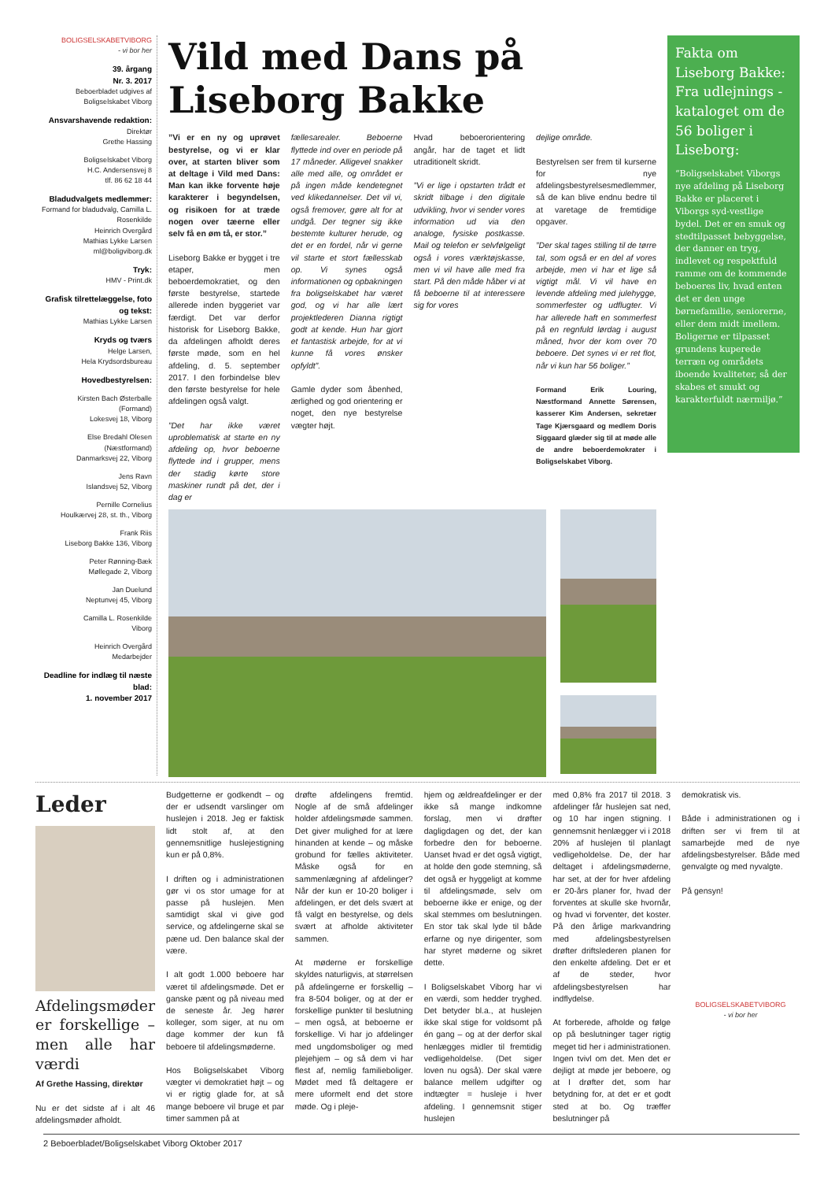BOLIGSELSKABETVIBORG
- vi bor her
39. årgang
Nr. 3. 2017
Beboerbladet udgives af Boligselskabet Viborg
Ansvarshavende redaktion:
Direktør
Grethe Hassing
Boligselskabet Viborg
H.C. Andersensvej 8
tlf. 86 62 18 44
Bladudvalgets medlemmer:
Formand for bladudvalg, Camilla L. Rosenkilde
Heinrich Overgård
Mathias Lykke Larsen
ml@boligviborg.dk
Tryk:
HMV - Print.dk
Grafisk tilrettelæggelse, foto og tekst:
Mathias Lykke Larsen
Kryds og tværs
Helge Larsen,
Hela Krydsordsbureau
Hovedbestyrelsen:
Kirsten Bach Østerballe
(Formand)
Lokesvej 18, Viborg
Else Bredahl Olesen
(Næstformand)
Danmarksvej 22, Viborg
Jens Ravn
Islandsvej 52, Viborg
Pernille Cornelius
Houlkærvej 28, st. th., Viborg
Frank Riis
Liseborg Bakke 136, Viborg
Peter Rønning-Bæk
Møllegade 2, Viborg
Jan Duelund
Neptunvej 45, Viborg
Camilla L. Rosenkilde
Viborg
Heinrich Overgård
Medarbejder
Deadline for indlæg til næste blad:
1. november 2017
Vild med Dans på
Liseborg Bakke
”Vi er en ny og uprøvet bestyrelse, og vi er klar over, at starten bliver som at deltage i Vild med Dans: Man kan ikke forvente høje karakterer i begyndelsen, og risikoen for at træde nogen over tæerne eller selv få en øm tå, er stor.”
Liseborg Bakke er bygget i tre etaper, men beboerdemokratiet, og den første bestyrelse, startede allerede inden byggeriet var færdigt. Det var derfor historisk for Liseborg Bakke, da afdelingen afholdt deres første møde, som en hel afdeling, d. 5. september 2017. I den forbindelse blev den første bestyrelse for hele afdelingen også valgt.
”Det har ikke været uproblematisk at starte en ny afdeling op, hvor beboerne flyttede ind i grupper, mens der stadig kørte store maskiner rundt på det, der i dag er
fællesarealer. Beboerne flyttede ind over en periode på 17 måneder. Alligevel snakker alle med alle, og området er på ingen måde kendetegnet ved klikedannelser. Det vil vi, også fremover, gøre alt for at undgå. Der tegner sig ikke bestemte kulturer herude, og det er en fordel, når vi gerne vil starte et stort fællesskab op. Vi synes også informationen og opbakningen fra boligselskabet har været god, og vi har alle lært projektlederen Dianna rigtigt godt at kende. Hun har gjort et fantastisk arbejde, for at vi kunne få vores ønsker opfyldt”.
Gamle dyder som åbenhed, ærlighed og god orientering er noget, den nye bestyrelse vægter højt.
Hvad beboerorientering angår, har de taget et lidt utraditionelt skridt.
”Vi er lige i opstarten trådt et skridt tilbage i den digitale udvikling, hvor vi sender vores information ud via den analoge, fysiske postkasse. Mail og telefon er selvfølgeligt også i vores værktøjskasse, men vi vil have alle med fra start. På den måde håber vi at få beboerne til at interessere sig for vores
dejlige område.
Bestyrelsen ser frem til kurserne for nye afdelingsbestyrelsesmedlemmer, så de kan blive endnu bedre til at varetage de fremtidige opgaver.
”Der skal tages stilling til de tørre tal, som også er en del af vores arbejde, men vi har et lige så vigtigt mål. Vi vil have en levende afdeling med julehygge, sommerfester og udflugter. Vi har allerede haft en sommerfest på en regnfuld lørdag i august måned, hvor der kom over 70 beboere. Det synes vi er ret flot, når vi kun har 56 boliger.”
Formand Erik Louring, Næstformand Annette Sørensen, kasserer Kim Andersen, sekretær Tage Kjærsgaard og medlem Doris Siggaard glæder sig til at møde alle de andre beboerdemokrater i Boligselskabet Viborg.
Fakta om Liseborg Bakke: Fra udlejnings -kataloget om de 56 boliger i Liseborg:
“Boligselskabet Viborgs nye afdeling på Liseborg Bakke er placeret i Viborgs syd-vestlige bydel. Det er en smuk og stedtilpasset bebyggelse, der danner en tryg, indlevet og respektfuld ramme om de kommende beboeres liv, hvad enten det er den unge børnefamilie, seniorerne, eller dem midt imellem. Boligerne er tilpasset grundens kuperede terræn og områdets iboende kvaliteter, så der skabes et smukt og karakterfuldt nærmiljø.”
Leder
Afdelingsmøder er forskellige – men alle har værdi
Af Grethe Hassing, direktør
Nu er det sidste af i alt 46 afdelingsmøder afholdt.
Budgetterne er godkendt – og der er udsendt varslinger om huslejen i 2018. Jeg er faktisk lidt stolt af, at den gennemsnitlige huslejestigning kun er på 0,8%.
I driften og i administrationen gør vi os stor umage for at passe på huslejen. Men samtidigt skal vi give god service, og afdelingerne skal se pæne ud. Den balance skal der være.
I alt godt 1.000 beboere har været til afdelingsmøde. Det er ganske pænt og på niveau med de seneste år. Jeg hører kolleger, som siger, at nu om dage kommer der kun få beboere til afdelingsmøderne.
Hos Boligselskabet Viborg vægter vi demokratiet højt – og vi er rigtig glade for, at så mange beboere vil bruge et par timer sammen på at
drøfte afdelingens fremtid. Nogle af de små afdelinger holder afdelingsmøde sammen. Det giver mulighed for at lære hinanden at kende – og måske grobund for fælles aktiviteter. Måske også for en sammenlægning af afdelinger? Når der kun er 10-20 boliger i afdelingen, er det dels svært at få valgt en bestyrelse, og dels svært at afholde aktiviteter sammen.
At møderne er forskellige skyldes naturligvis, at størrelsen på afdelingerne er forskellig – fra 8-504 boliger, og at der er forskellige punkter til beslutning – men også, at beboerne er forskellige. Vi har jo afdelinger med ungdomsboliger og med plejehjem – og så dem vi har flest af, nemlig familieboliger. Mødet med få deltagere er mere uformelt end det store møde. Og i pleje-
hjem og ældreafdelinger er der ikke så mange indkomne forslag, men vi drøfter dagligdagen og det, der kan forbedre den for beboerne. Uanset hvad er det også vigtigt, at holde den gode stemning, så det også er hyggeligt at komme til afdelingsmøde, selv om beboerne ikke er enige, og der skal stemmes om beslutningen. En stor tak skal lyde til både erfarne og nye dirigenter, som har styret møderne og sikret dette.
I Boligselskabet Viborg har vi en værdi, som hedder tryghed. Det betyder bl.a., at huslejen ikke skal stige for voldsomt på én gang – og at der derfor skal henlægges midler til fremtidig vedligeholdelse. (Det siger loven nu også). Der skal være balance mellem udgifter og indtægter = husleje i hver afdeling. I gennemsnit stiger huslejen
med 0,8% fra 2017 til 2018. 3 afdelinger får huslejen sat ned, og 10 har ingen stigning. I gennemsnit henlægger vi i 2018 20% af huslejen til planlagt vedligeholdelse. De, der har deltaget i afdelingsmøderne, har set, at der for hver afdeling er 20-års planer for, hvad der forventes at skulle ske hvornår, og hvad vi forventer, det koster. På den årlige markvandring med afdelingsbestyrelsen drøfter driftslederen planen for den enkelte afdeling. Det er et af de steder, hvor afdelingsbestyrelsen har indflydelse.
At forberede, afholde og følge op på beslutninger tager rigtig meget tid her i administrationen. Ingen tvivl om det. Men det er dejligt at møde jer beboere, og at I drøfter det, som har betydning for, at det er et godt sted at bo. Og træffer beslutninger på
demokratisk vis.
Både i administrationen og i driften ser vi frem til at samarbejde med de nye afdelingsbestyrelser. Både med genvalgte og med nyvalgte.
På gensyn!
BOLIGSELSKABETVIBORG
- vi bor her
2 Beboerbladet/Boligselskabet Viborg Oktober 2017